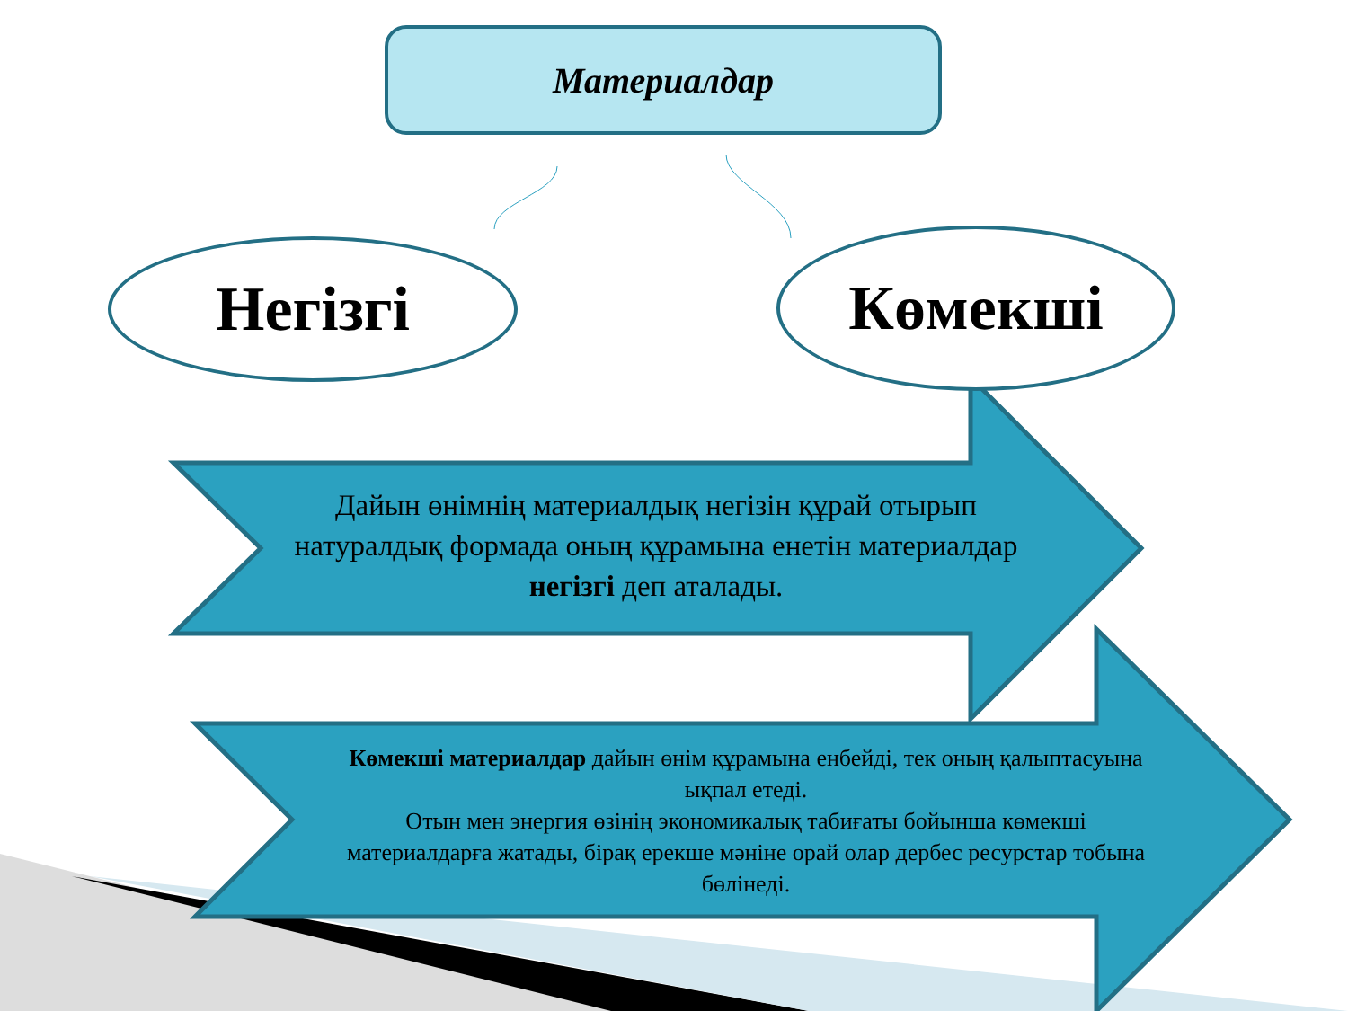Материалдар
Негізгі Көмекші
Дайын өнімнің материалдық негізін құрай отырып натуралдық формада оның құрамына енетін материалдар негізгі деп аталады.
Көмекші материалдар дайын өнім құрамына енбейді, тек оның қалыптасуына ықпал етеді.
Отын мен энергия өзінің экономикалық табиғаты бойынша көмекші материалдарға жатады, бірақ ерекше мәніне орай олар дербес ресурстар тобына бөлінеді.